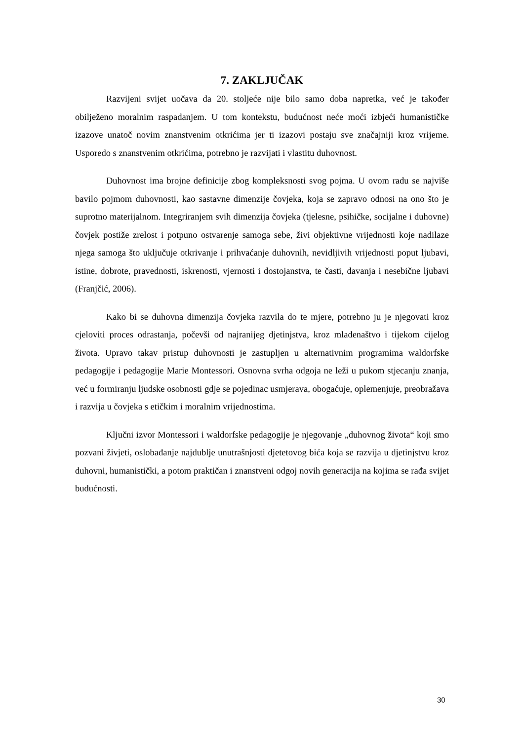7. ZAKLJUČAK
Razvijeni svijet uočava da 20. stoljeće nije bilo samo doba napretka, već je također obilježeno moralnim raspadanjem. U tom kontekstu, budućnost neće moći izbjeći humanističke izazove unatoč novim znanstvenim otkrićima jer ti izazovi postaju sve značajniji kroz vrijeme. Usporedo s znanstvenim otkrićima, potrebno je razvijati i vlastitu duhovnost.
Duhovnost ima brojne definicije zbog kompleksnosti svog pojma. U ovom radu se najviše bavilo pojmom duhovnosti, kao sastavne dimenzije čovjeka, koja se zapravo odnosi na ono što je suprotno materijalnom. Integriranjem svih dimenzija čovjeka (tjelesne, psihičke, socijalne i duhovne) čovjek postiže zrelost i potpuno ostvarenje samoga sebe, živi objektivne vrijednosti koje nadilaze njega samoga što uključuje otkrivanje i prihvaćanje duhovnih, nevidljivih vrijednosti poput ljubavi, istine, dobrote, pravednosti, iskrenosti, vjernosti i dostojanstva, te časti, davanja i nesebične ljubavi (Franjčić, 2006).
Kako bi se duhovna dimenzija čovjeka razvila do te mjere, potrebno ju je njegovati kroz cjeloviti proces odrastanja, počevši od najranijeg djetinjstva, kroz mladenaštvo i tijekom cijelog života. Upravo takav pristup duhovnosti je zastupljen u alternativnim programima waldorfske pedagogije i pedagogije Marie Montessori. Osnovna svrha odgoja ne leži u pukom stjecanju znanja, već u formiranju ljudske osobnosti gdje se pojedinac usmjerava, obogaćuje, oplemenjuje, preobražava i razvija u čovjeka s etičkim i moralnim vrijednostima.
Ključni izvor Montessori i waldorfske pedagogije je njegovanje „duhovnog života“ koji smo pozvani živjeti, oslobađanje najdublje unutrašnjosti djetetovog bića koja se razvija u djetinjstvu kroz duhovni, humanistički, a potom praktičan i znanstveni odgoj novih generacija na kojima se rađa svijet budućnosti.
30